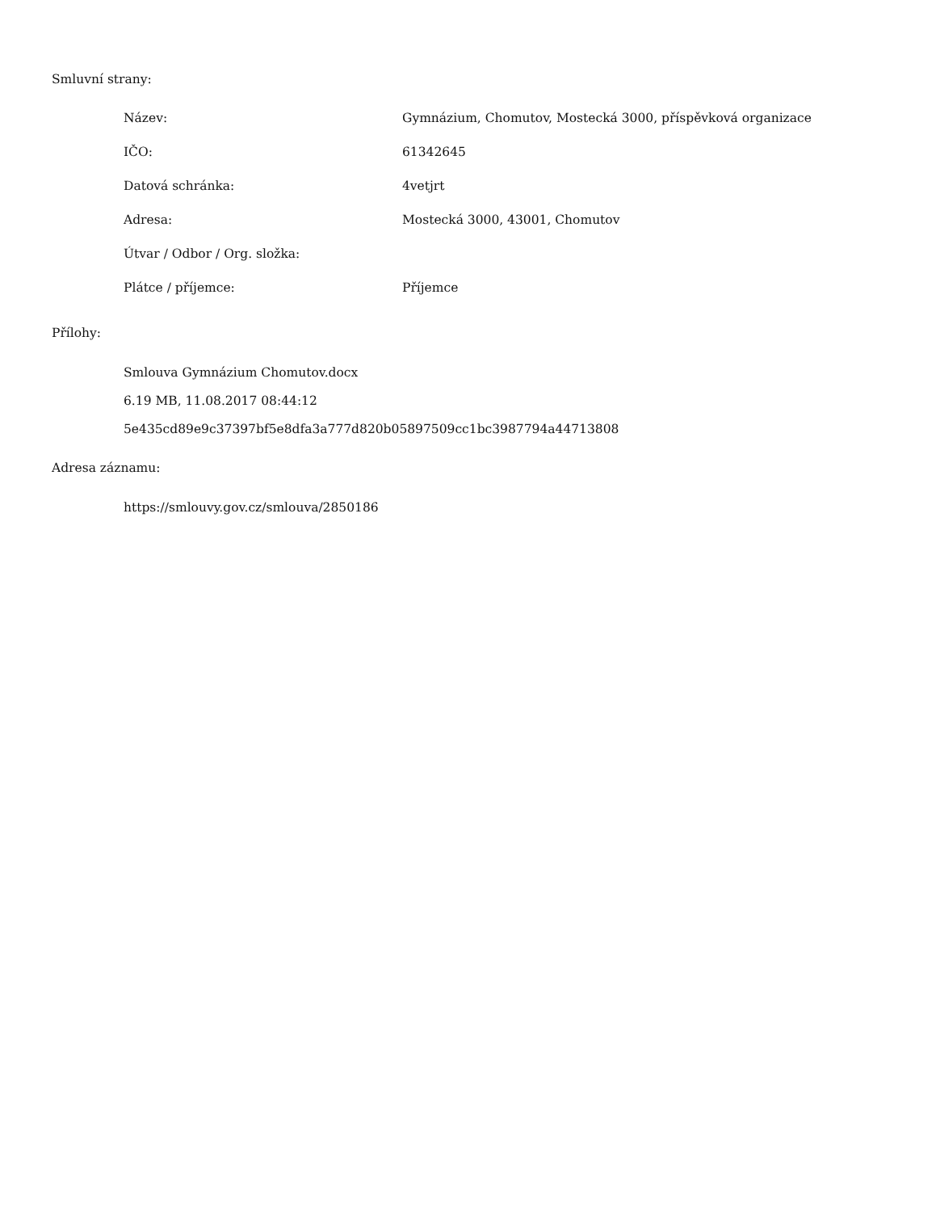Smluvní strany:
| Název: | Gymnázium, Chomutov, Mostecká 3000, příspěvková organizace |
| IČO: | 61342645 |
| Datová schránka: | 4vetjrt |
| Adresa: | Mostecká 3000, 43001, Chomutov |
| Útvar / Odbor / Org. složka: | |
| Plátce / příjemce: | Příjemce |
Přílohy:
Smlouva Gymnázium Chomutov.docx
6.19 MB, 11.08.2017 08:44:12
5e435cd89e9c37397bf5e8dfa3a777d820b05897509cc1bc3987794a44713808
Adresa záznamu:
https://smlouvy.gov.cz/smlouva/2850186